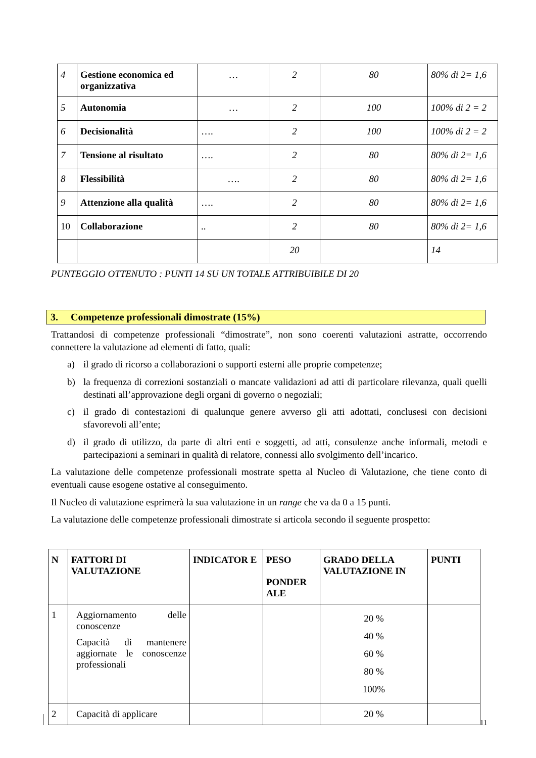| 4 | Gestione economica ed organizzativa | … | 2 | 80 | 80% di 2= 1,6 |
| 5 | Autonomia | … | 2 | 100 | 100% di 2 = 2 |
| 6 | Decisionalità | …. | 2 | 100 | 100% di 2 = 2 |
| 7 | Tensione al risultato | …. | 2 | 80 | 80% di 2= 1,6 |
| 8 | Flessibilità | …. | 2 | 80 | 80% di 2= 1,6 |
| 9 | Attenzione alla qualità | …. | 2 | 80 | 80% di 2= 1,6 |
| 10 | Collaborazione | .. | 2 | 80 | 80% di 2= 1,6 |
| | | | 20 | | 14 |
PUNTEGGIO OTTENUTO : PUNTI 14 SU UN TOTALE ATTRIBUIBILE DI 20
3. Competenze professionali dimostrate (15%)
Trattandosi di competenze professionali “dimostrate”, non sono coerenti valutazioni astratte, occorrendo connettere la valutazione ad elementi di fatto, quali:
a) il grado di ricorso a collaborazioni o supporti esterni alle proprie competenze;
b) la frequenza di correzioni sostanziali o mancate validazioni ad atti di particolare rilevanza, quali quelli destinati all’approvazione degli organi di governo o negoziali;
c) il grado di contestazioni di qualunque genere avverso gli atti adottati, conclusesi con decisioni sfavorevoli all’ente;
d) il grado di utilizzo, da parte di altri enti e soggetti, ad atti, consulenze anche informali, metodi e partecipazioni a seminari in qualità di relatore, connessi allo svolgimento dell’incarico.
La valutazione delle competenze professionali mostrate spetta al Nucleo di Valutazione, che tiene conto di eventuali cause esogene ostative al conseguimento.
Il Nucleo di valutazione esprimerà la sua valutazione in un range che va da 0 a 15 punti.
La valutazione delle competenze professionali dimostrate si articola secondo il seguente prospetto:
| N | FATTORI DI VALUTAZIONE | INDICATOR E | PESO PONDER ALE | GRADO DELLA VALUTAZIONE IN | PUNTI |
| --- | --- | --- | --- | --- | --- |
| 1 | Aggiornamento delle conoscenze Capacità di mantenere aggiornate le conoscenze professionali | | | 20 % 40 % 60 % 80 % 100% | |
| 2 | Capacità di applicare | | | 20 % | |
11